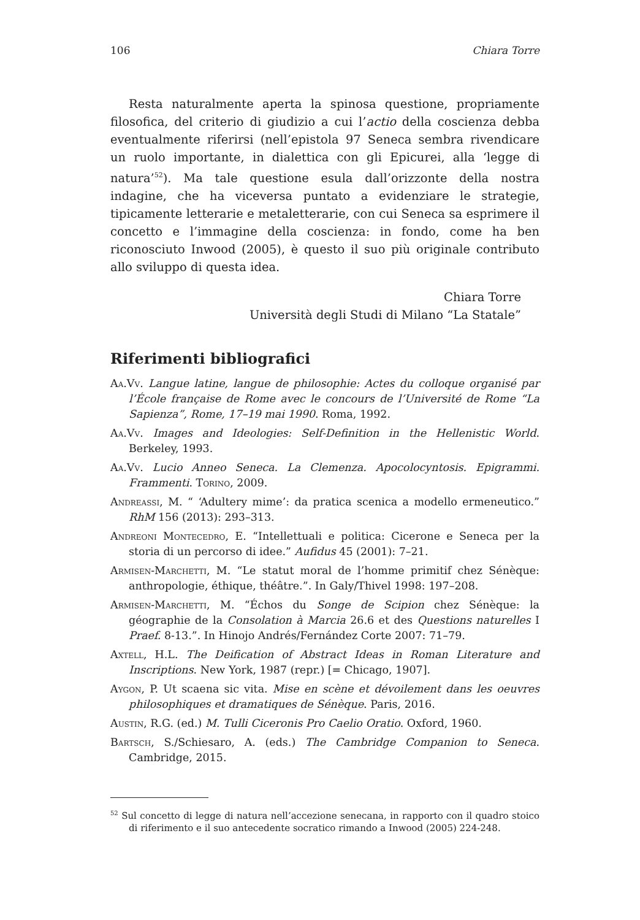106 Chiara Torre
Resta naturalmente aperta la spinosa questione, propriamente filosofica, del criterio di giudizio a cui l’actio della coscienza debba eventualmente riferirsi (nell’epistola 97 Seneca sembra rivendicare un ruolo importante, in dialettica con gli Epicurei, alla ‘legge di natura’<sup>52</sup>). Ma tale questione esula dall’orizzonte della nostra indagine, che ha viceversa puntato a evidenziare le strategie, tipicamente letterarie e metaletterarie, con cui Seneca sa esprimere il concetto e l’immagine della coscienza: in fondo, come ha ben riconosciuto Inwood (2005), è questo il suo più originale contributo allo sviluppo di questa idea.
Chiara Torre
Università degli Studi di Milano “La Statale”
Riferimenti bibliografici
Aa.Vv. Langue latine, langue de philosophie: Actes du colloque organisé par l’École française de Rome avec le concours de l’Université de Rome “La Sapienza”, Rome, 17–19 mai 1990. Roma, 1992.
Aa.Vv. Images and Ideologies: Self-Definition in the Hellenistic World. Berkeley, 1993.
Aa.Vv. Lucio Anneo Seneca. La Clemenza. Apocolocyntosis. Epigrammi. Frammenti. Torino, 2009.
Andreassi, M. “ ‘Adultery mime’: da pratica scenica a modello ermeneutico.” RhM 156 (2013): 293–313.
Andreoni Montecedro, E. “Intellettuali e politica: Cicerone e Seneca per la storia di un percorso di idee.” Aufidus 45 (2001): 7–21.
Armisen-Marchetti, M. “Le statut moral de l’homme primitif chez Sénèque: anthropologie, éthique, théâtre.”. In Galy/Thivel 1998: 197–208.
Armisen-Marchetti, M. “Échos du Songe de Scipion chez Sénèque: la géographie de la Consolation à Marcia 26.6 et des Questions naturelles I Praef. 8-13.”. In Hinojo Andrés/Fernández Corte 2007: 71–79.
Axtell, H.L. The Deification of Abstract Ideas in Roman Literature and Inscriptions. New York, 1987 (repr.) [= Chicago, 1907].
Aygon, P. Ut scaena sic vita. Mise en scène et dévoilement dans les oeuvres philosophiques et dramatiques de Sénèque. Paris, 2016.
Austin, R.G. (ed.) M. Tulli Ciceronis Pro Caelio Oratio. Oxford, 1960.
Bartsch, S./Schiesaro, A. (eds.) The Cambridge Companion to Seneca. Cambridge, 2015.
<sup>52</sup> Sul concetto di legge di natura nell’accezione senecana, in rapporto con il quadro stoico di riferimento e il suo antecedente socratico rimando a Inwood (2005) 224-248.